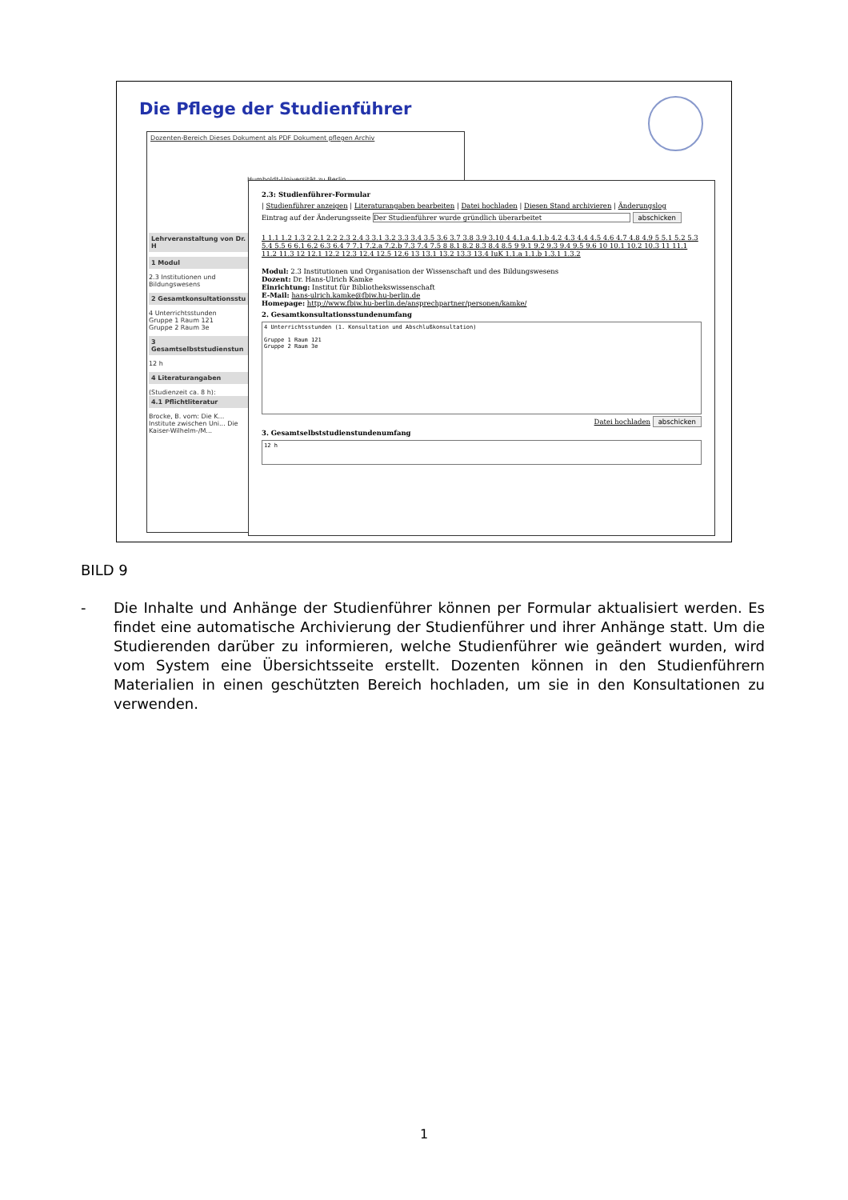Die Pflege der Studienführer
Dozenten-Bereich Dieses Dokument als PDF Dokument pflegen Archiv
Humboldt-Universität zu Berlin
Lehrveranstaltung von Dr. H
1 Modul
2.3 Institutionen und Bildungswesens
2 Gesamtkonsultationsstu
4 Unterrichtsstunden
Gruppe 1 Raum 121
Gruppe 2 Raum 3e
3 Gesamtselbststudienstun
12 h
4 Literaturangaben
(Studienzeit ca. 8 h):
4.1 Pflichtliteratur
Brocke, B. vom: Die K... Institute zwischen Uni... Die Kaiser-Wilhelm-/M...
2.3: Studienführer-Formular
| Studienführer anzeigen | Literaturangaben bearbeiten | Datei hochladen | Diesen Stand archivieren | Änderungslog
Eintrag auf der Änderungsseite Der Studienführer wurde gründlich überarbeitet abschicken
1 1.1 1.2 1.3 2 2.1 2.2 2.3 2.4 3 3.1 3.2 3.3 3.4 3.5 3.6 3.7 3.8 3.9 3.10 4 4.1.a 4.1.b 4.2 4.3 4.4 4.5 4.6 4.7 4.8 4.9 5 5.1 5.2 5.3 5.4 5.5 6 6.1 6.2 6.3 6.4 7 7.1 7.2.a 7.2.b 7.3 7.4 7.5 8 8.1 8.2 8.3 8.4 8.5 9 9.1 9.2 9.3 9.4 9.5 9.6 10 10.1 10.2 10.3 11 11.1 11.2 11.3 12 12.1 12.2 12.3 12.4 12.5 12.6 13 13.1 13.2 13.3 13.4 IuK 1.1.a 1.1.b 1.3.1 1.3.2
Modul: 2.3 Institutionen und Organisation der Wissenschaft und des Bildungswesens
Dozent: Dr. Hans-Ulrich Kamke
Einrichtung: Institut für Bibliothekswissenschaft
E-Mail: hans-ulrich.kamke@fbiw.hu-berlin.de
Homepage: http://www.fbiw.hu-berlin.de/ansprechpartner/personen/kamke/
2. Gesamtkonsultationsstundenumfang
4 Unterrichtsstunden (1. Konsultation und Abschlußkonsultation)
Gruppe 1 Raum 121
Gruppe 2 Raum 3e
Datei hochladen abschicken
3. Gesamtselbststudienstundenumfang
12 h
BILD 9
- Die Inhalte und Anhänge der Studienführer können per Formular aktualisiert werden. Es findet eine automatische Archivierung der Studienführer und ihrer Anhänge statt. Um die Studierenden darüber zu informieren, welche Studienführer wie geändert wurden, wird vom System eine Übersichtsseite erstellt. Dozenten können in den Studienführern Materialien in einen geschützten Bereich hochladen, um sie in den Konsultationen zu verwenden.
1